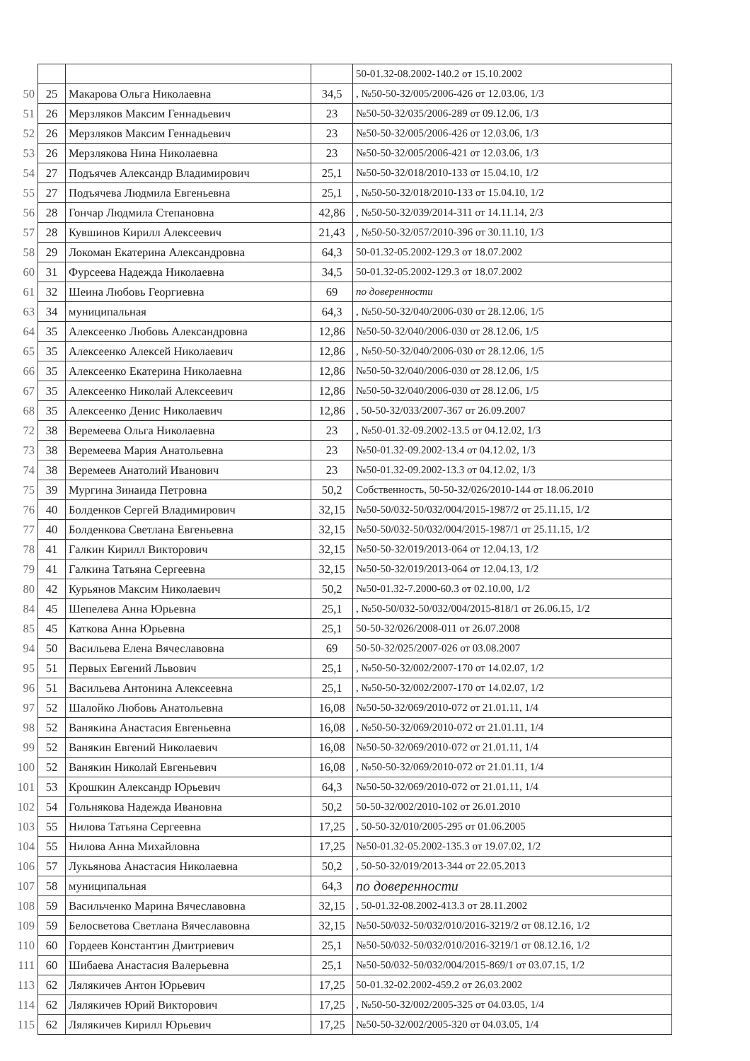| | | | | 50-01.32-08.2002-140.2 от 15.10.2002 |
| 50 | 25 | Макарова Ольга Николаевна | 34,5 | , №50-50-32/005/2006-426 от 12.03.06, 1/3 |
| 51 | 26 | Мерзляков Максим Геннадьевич | 23 | №50-50-32/035/2006-289 от 09.12.06, 1/3 |
| 52 | 26 | Мерзляков Максим Геннадьевич | 23 | №50-50-32/005/2006-426 от 12.03.06, 1/3 |
| 53 | 26 | Мерзлякова Нина Николаевна | 23 | №50-50-32/005/2006-421 от 12.03.06, 1/3 |
| 54 | 27 | Подъячев Александр Владимирович | 25,1 | №50-50-32/018/2010-133 от 15.04.10, 1/2 |
| 55 | 27 | Подъячева Людмила Евгеньевна | 25,1 | , №50-50-32/018/2010-133 от 15.04.10, 1/2 |
| 56 | 28 | Гончар Людмила Степановна | 42,86 | , №50-50-32/039/2014-311 от 14.11.14, 2/3 |
| 57 | 28 | Кувшинов Кирилл Алексеевич | 21,43 | , №50-50-32/057/2010-396 от 30.11.10, 1/3 |
| 58 | 29 | Локоман Екатерина Александровна | 64,3 | 50-01.32-05.2002-129.3 от 18.07.2002 |
| 60 | 31 | Фурсеева Надежда Николаевна | 34,5 | 50-01.32-05.2002-129.3 от 18.07.2002 |
| 61 | 32 | Шеина Любовь Георгиевна | 69 | по доверенности |
| 63 | 34 | муниципальная | 64,3 | , №50-50-32/040/2006-030 от 28.12.06, 1/5 |
| 64 | 35 | Алексеенко Любовь Александровна | 12,86 | №50-50-32/040/2006-030 от 28.12.06, 1/5 |
| 65 | 35 | Алексеенко Алексей Николаевич | 12,86 | , №50-50-32/040/2006-030 от 28.12.06, 1/5 |
| 66 | 35 | Алексеенко Екатерина Николаевна | 12,86 | №50-50-32/040/2006-030 от 28.12.06, 1/5 |
| 67 | 35 | Алексеенко Николай Алексеевич | 12,86 | №50-50-32/040/2006-030 от 28.12.06, 1/5 |
| 68 | 35 | Алексеенко Денис Николаевич | 12,86 | , 50-50-32/033/2007-367 от 26.09.2007 |
| 72 | 38 | Веремеева Ольга Николаевна | 23 | , №50-01.32-09.2002-13.5 от 04.12.02, 1/3 |
| 73 | 38 | Веремеева Мария Анатольевна | 23 | №50-01.32-09.2002-13.4 от 04.12.02, 1/3 |
| 74 | 38 | Веремеев Анатолий Иванович | 23 | №50-01.32-09.2002-13.3 от 04.12.02, 1/3 |
| 75 | 39 | Мургина Зинаида Петровна | 50,2 | Собственность, 50-50-32/026/2010-144 от 18.06.2010 |
| 76 | 40 | Болденков Сергей Владимирович | 32,15 | №50-50/032-50/032/004/2015-1987/2 от 25.11.15, 1/2 |
| 77 | 40 | Болденкова Светлана Евгеньевна | 32,15 | №50-50/032-50/032/004/2015-1987/1 от 25.11.15, 1/2 |
| 78 | 41 | Галкин Кирилл Викторович | 32,15 | №50-50-32/019/2013-064 от 12.04.13, 1/2 |
| 79 | 41 | Галкина Татьяна Сергеевна | 32,15 | №50-50-32/019/2013-064 от 12.04.13, 1/2 |
| 80 | 42 | Курьянов Максим Николаевич | 50,2 | №50-01.32-7.2000-60.3 от 02.10.00, 1/2 |
| 84 | 45 | Шепелева Анна Юрьевна | 25,1 | , №50-50/032-50/032/004/2015-818/1 от 26.06.15, 1/2 |
| 85 | 45 | Каткова Анна Юрьевна | 25,1 | 50-50-32/026/2008-011 от 26.07.2008 |
| 94 | 50 | Васильева Елена Вячеславовна | 69 | 50-50-32/025/2007-026 от 03.08.2007 |
| 95 | 51 | Первых Евгений Львович | 25,1 | , №50-50-32/002/2007-170 от 14.02.07, 1/2 |
| 96 | 51 | Васильева Антонина Алексеевна | 25,1 | , №50-50-32/002/2007-170 от 14.02.07, 1/2 |
| 97 | 52 | Шалойко Любовь Анатольевна | 16,08 | №50-50-32/069/2010-072 от 21.01.11, 1/4 |
| 98 | 52 | Ванякина Анастасия Евгеньевна | 16,08 | , №50-50-32/069/2010-072 от 21.01.11, 1/4 |
| 99 | 52 | Ванякин Евгений Николаевич | 16,08 | №50-50-32/069/2010-072 от 21.01.11, 1/4 |
| 100 | 52 | Ванякин Николай Евгеньевич | 16,08 | , №50-50-32/069/2010-072 от 21.01.11, 1/4 |
| 101 | 53 | Крошкин Александр Юрьевич | 64,3 | №50-50-32/069/2010-072 от 21.01.11, 1/4 |
| 102 | 54 | Гольнякова Надежда Ивановна | 50,2 | 50-50-32/002/2010-102 от 26.01.2010 |
| 103 | 55 | Нилова Татьяна Сергеевна | 17,25 | , 50-50-32/010/2005-295 от 01.06.2005 |
| 104 | 55 | Нилова Анна Михайловна | 17,25 | №50-01.32-05.2002-135.3 от 19.07.02, 1/2 |
| 106 | 57 | Лукьянова Анастасия Николаевна | 50,2 | , 50-50-32/019/2013-344 от 22.05.2013 |
| 107 | 58 | муниципальная | 64,3 | по доверенности |
| 108 | 59 | Васильченко Марина Вячеславовна | 32,15 | , 50-01.32-08.2002-413.3 от 28.11.2002 |
| 109 | 59 | Белосветова Светлана Вячеславовна | 32,15 | №50-50/032-50/032/010/2016-3219/2 от 08.12.16, 1/2 |
| 110 | 60 | Гордеев Константин Дмитриевич | 25,1 | №50-50/032-50/032/010/2016-3219/1 от 08.12.16, 1/2 |
| 111 | 60 | Шибаева Анастасия Валерьевна | 25,1 | №50-50/032-50/032/004/2015-869/1 от 03.07.15, 1/2 |
| 113 | 62 | Лялякичев Антон Юрьевич | 17,25 | 50-01.32-02.2002-459.2 от 26.03.2002 |
| 114 | 62 | Лялякичев Юрий Викторович | 17,25 | , №50-50-32/002/2005-325 от 04.03.05, 1/4 |
| 115 | 62 | Лялякичев Кирилл Юрьевич | 17,25 | №50-50-32/002/2005-320 от 04.03.05, 1/4 |